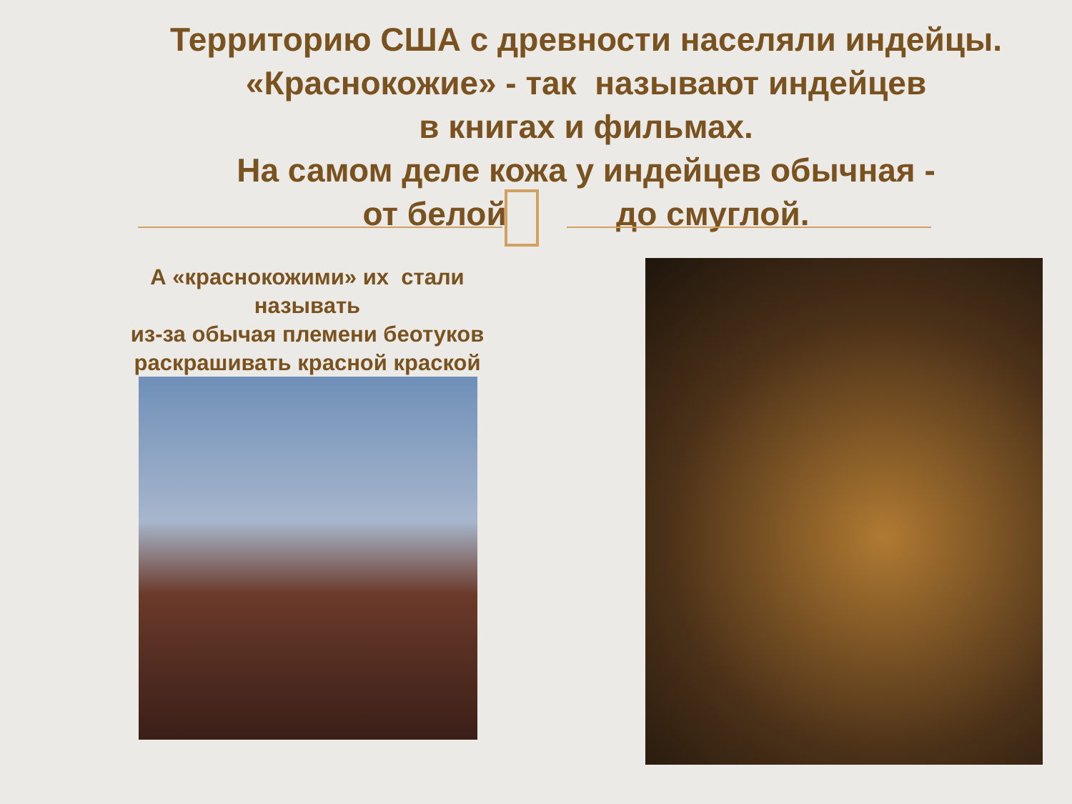Территорию США с древности населяли индейцы.
«Краснокожие» - так называют индейцев
в книгах и фильмах.
На самом деле кожа у индейцев обычная -
от белой до смуглой.
А «краснокожими» их стали называть
из-за обычая племени беотуков раскрашивать красной краской